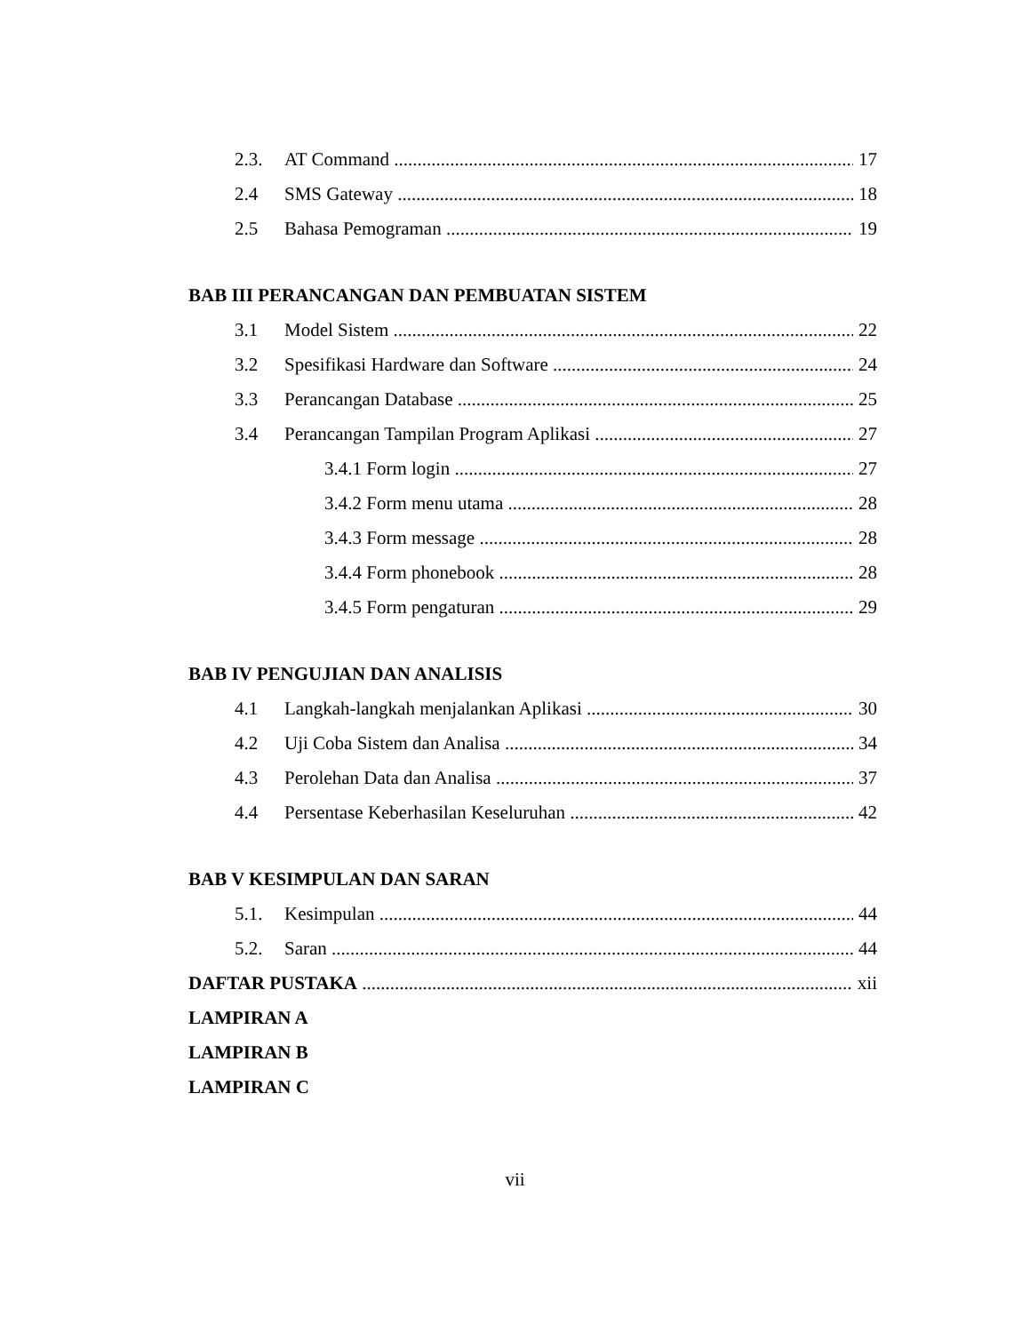2.3. AT Command 17
2.4 SMS Gateway 18
2.5 Bahasa Pemograman 19
BAB III PERANCANGAN DAN PEMBUATAN SISTEM
3.1 Model Sistem 22
3.2 Spesifikasi Hardware dan Software 24
3.3 Perancangan Database 25
3.4 Perancangan Tampilan Program Aplikasi 27
3.4.1 Form login 27
3.4.2 Form menu utama 28
3.4.3 Form message 28
3.4.4 Form phonebook 28
3.4.5 Form pengaturan 29
BAB IV PENGUJIAN DAN ANALISIS
4.1 Langkah-langkah menjalankan Aplikasi 30
4.2 Uji Coba Sistem dan Analisa 34
4.3 Perolehan Data dan Analisa 37
4.4 Persentase Keberhasilan Keseluruhan 42
BAB V KESIMPULAN DAN SARAN
5.1. Kesimpulan 44
5.2. Saran 44
DAFTAR PUSTAKA xii
LAMPIRAN A
LAMPIRAN B
LAMPIRAN C
vii